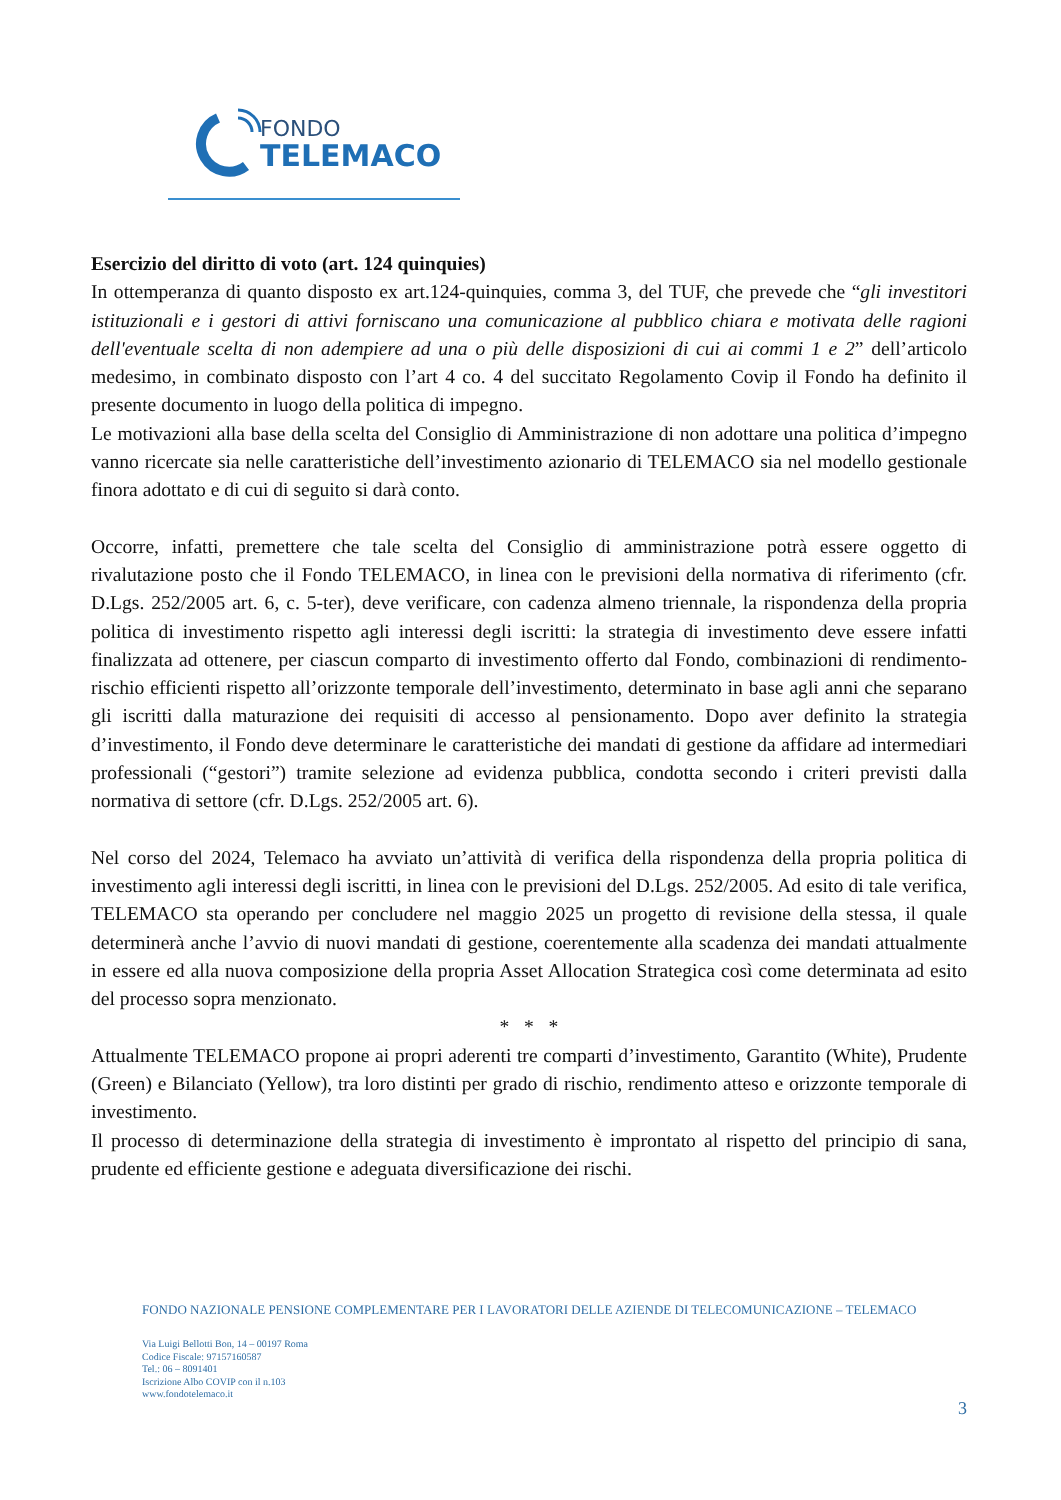FONDO
TELEMACO
Esercizio del diritto di voto (art. 124 quinquies)
In ottemperanza di quanto disposto ex art.124-quinquies, comma 3, del TUF, che prevede che “gli investitori istituzionali e i gestori di attivi forniscano una comunicazione al pubblico chiara e motivata delle ragioni dell'eventuale scelta di non adempiere ad una o più delle disposizioni di cui ai commi 1 e 2” dell’articolo medesimo, in combinato disposto con l’art 4 co. 4 del succitato Regolamento Covip il Fondo ha definito il presente documento in luogo della politica di impegno.
Le motivazioni alla base della scelta del Consiglio di Amministrazione di non adottare una politica d’impegno vanno ricercate sia nelle caratteristiche dell’investimento azionario di TELEMACO sia nel modello gestionale finora adottato e di cui di seguito si darà conto.
Occorre, infatti, premettere che tale scelta del Consiglio di amministrazione potrà essere oggetto di rivalutazione posto che il Fondo TELEMACO, in linea con le previsioni della normativa di riferimento (cfr. D.Lgs. 252/2005 art. 6, c. 5-ter), deve verificare, con cadenza almeno triennale, la rispondenza della propria politica di investimento rispetto agli interessi degli iscritti: la strategia di investimento deve essere infatti finalizzata ad ottenere, per ciascun comparto di investimento offerto dal Fondo, combinazioni di rendimento-rischio efficienti rispetto all’orizzonte temporale dell’investimento, determinato in base agli anni che separano gli iscritti dalla maturazione dei requisiti di accesso al pensionamento. Dopo aver definito la strategia d’investimento, il Fondo deve determinare le caratteristiche dei mandati di gestione da affidare ad intermediari professionali (“gestori”) tramite selezione ad evidenza pubblica, condotta secondo i criteri previsti dalla normativa di settore (cfr. D.Lgs. 252/2005 art. 6).
Nel corso del 2024, Telemaco ha avviato un’attività di verifica della rispondenza della propria politica di investimento agli interessi degli iscritti, in linea con le previsioni del D.Lgs. 252/2005. Ad esito di tale verifica, TELEMACO sta operando per concludere nel maggio 2025 un progetto di revisione della stessa, il quale determinerà anche l’avvio di nuovi mandati di gestione, coerentemente alla scadenza dei mandati attualmente in essere ed alla nuova composizione della propria Asset Allocation Strategica così come determinata ad esito del processo sopra menzionato.
* * *
Attualmente TELEMACO propone ai propri aderenti tre comparti d’investimento, Garantito (White), Prudente (Green) e Bilanciato (Yellow), tra loro distinti per grado di rischio, rendimento atteso e orizzonte temporale di investimento.
Il processo di determinazione della strategia di investimento è improntato al rispetto del principio di sana, prudente ed efficiente gestione e adeguata diversificazione dei rischi.
FONDO NAZIONALE PENSIONE COMPLEMENTARE PER I LAVORATORI DELLE AZIENDE DI TELECOMUNICAZIONE – TELEMACO
Via Luigi Bellotti Bon, 14 – 00197 Roma
Codice Fiscale: 97157160587
Tel.: 06 – 8091401
Iscrizione Albo COVIP con il n.103
www.fondotelemaco.it
3